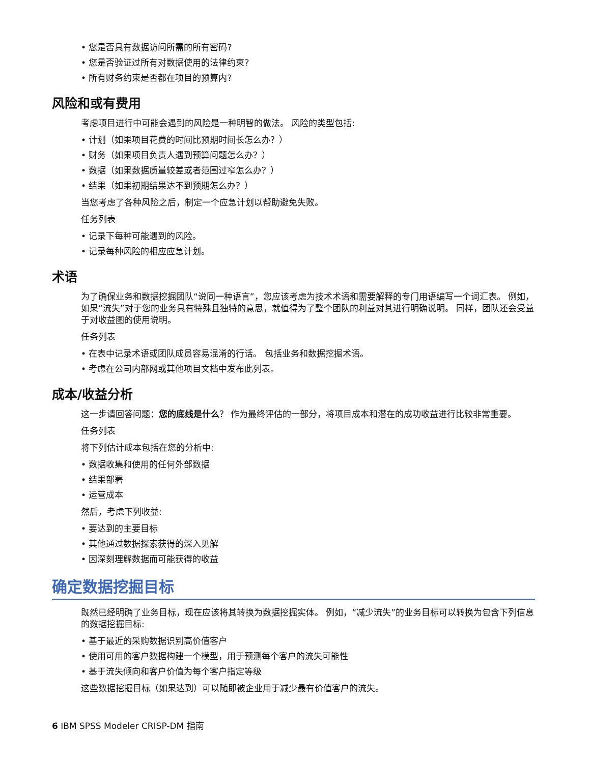• 您是否具有数据访问所需的所有密码?
• 您是否验证过所有对数据使用的法律约束?
• 所有财务约束是否都在项目的预算内?
风险和或有费用
考虑项目进行中可能会遇到的风险是一种明智的做法。 风险的类型包括:
• 计划（如果项目花费的时间比预期时间长怎么办？）
• 财务（如果项目负责人遇到预算问题怎么办？）
• 数据（如果数据质量较差或者范围过窄怎么办？）
• 结果（如果初期结果达不到预期怎么办？）
当您考虑了各种风险之后，制定一个应急计划以帮助避免失败。
任务列表
• 记录下每种可能遇到的风险。
• 记录每种风险的相应应急计划。
术语
为了确保业务和数据挖掘团队“说同一种语言”，您应该考虑为技术术语和需要解释的专门用语编写一个词汇表。 例如，如果“流失”对于您的业务具有特殊且独特的意思，就值得为了整个团队的利益对其进行明确说明。 同样，团队还会受益于对收益图的使用说明。
任务列表
• 在表中记录术语或团队成员容易混淆的行话。 包括业务和数据挖掘术语。
• 考虑在公司内部网或其他项目文档中发布此列表。
成本/收益分析
这一步请回答问题：您的底线是什么？ 作为最终评估的一部分，将项目成本和潜在的成功收益进行比较非常重要。
任务列表
将下列估计成本包括在您的分析中:
• 数据收集和使用的任何外部数据
• 结果部署
• 运营成本
然后，考虑下列收益:
• 要达到的主要目标
• 其他通过数据探索获得的深入见解
• 因深刻理解数据而可能获得的收益
确定数据挖掘目标
既然已经明确了业务目标，现在应该将其转换为数据挖掘实体。 例如，“减少流失”的业务目标可以转换为包含下列信息的数据挖掘目标:
• 基于最近的采购数据识别高价值客户
• 使用可用的客户数据构建一个模型，用于预测每个客户的流失可能性
• 基于流失倾向和客户价值为每个客户指定等级
这些数据挖掘目标（如果达到）可以随即被企业用于减少最有价值客户的流失。
6 IBM SPSS Modeler CRISP-DM 指南